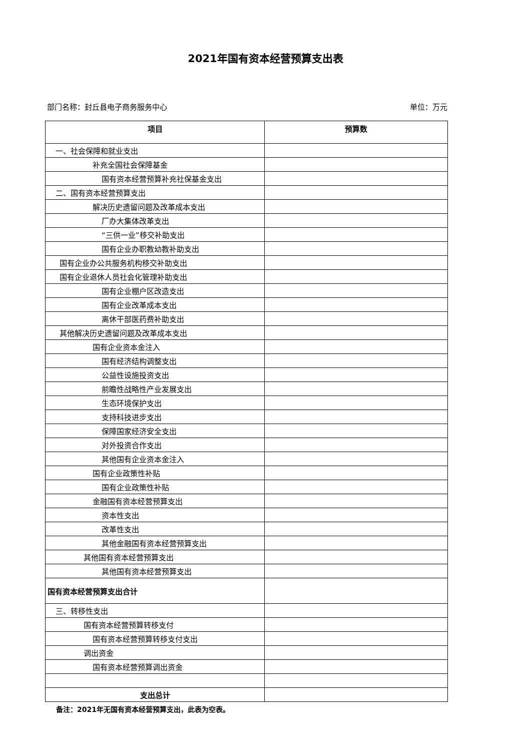2021年国有资本经营预算支出表
部门名称：封丘县电子商务服务中心 单位：万元
| 项目 | 预算数 |
| --- | --- |
| 一、社会保障和就业支出 | |
| 补充全国社会保障基金 | |
| 国有资本经营预算补充社保基金支出 | |
| 二、国有资本经营预算支出 | |
| 解决历史遗留问题及改革成本支出 | |
| 厂办大集体改革支出 | |
| “三供一业”移交补助支出 | |
| 国有企业办职教幼教补助支出 | |
| 国有企业办公共服务机构移交补助支出 | |
| 国有企业退休人员社会化管理补助支出 | |
| 国有企业棚户区改造支出 | |
| 国有企业改革成本支出 | |
| 离休干部医药费补助支出 | |
| 其他解决历史遗留问题及改革成本支出 | |
| 国有企业资本金注入 | |
| 国有经济结构调整支出 | |
| 公益性设施投资支出 | |
| 前瞻性战略性产业发展支出 | |
| 生态环境保护支出 | |
| 支持科技进步支出 | |
| 保障国家经济安全支出 | |
| 对外投资合作支出 | |
| 其他国有企业资本金注入 | |
| 国有企业政策性补贴 | |
| 国有企业政策性补贴 | |
| 金融国有资本经营预算支出 | |
| 资本性支出 | |
| 改革性支出 | |
| 其他金融国有资本经营预算支出 | |
| 其他国有资本经营预算支出 | |
| 其他国有资本经营预算支出 | |
| 国有资本经营预算支出合计 | |
| 三、转移性支出 | |
| 国有资本经营预算转移支付 | |
| 国有资本经营预算转移支付支出 | |
| 调出资金 | |
| 国有资本经营预算调出资金 | |
| 支出总计 | |
备注：2021年无国有资本经营预算支出，此表为空表。